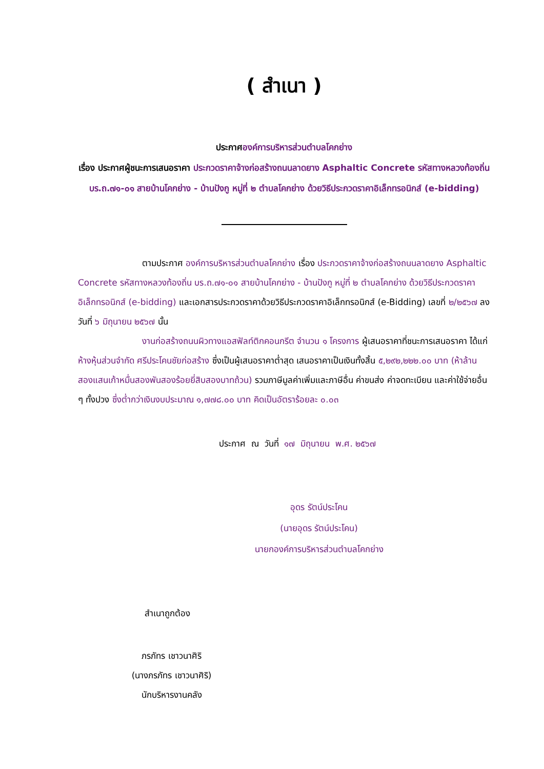( สำเนา )
ประกาศองค์การบริหารส่วนตำบลโคกย่าง
เรื่อง ประกาศผู้ชนะการเสนอราคา ประกวดราคาจ้างก่อสร้างถนนลาดยาง Asphaltic Concrete รหัสทางหลวงท้องถิ่น บร.ถ.๗๑-๐๑ สายบ้านโคกย่าง - บ้านปังกู หมู่ที่ ๒ ตำบลโคกย่าง ด้วยวิธีประกวดราคาอิเล็กทรอนิกส์ (e-bidding)
ตามประกาศ องค์การบริหารส่วนตำบลโคกย่าง เรื่อง ประกวดราคาจ้างก่อสร้างถนนลาดยาง Asphaltic Concrete รหัสทางหลวงท้องถิ่น บร.ถ.๗๑-๐๑ สายบ้านโคกย่าง - บ้านปังกู หมู่ที่ ๒ ตำบลโคกย่าง ด้วยวิธีประกวดราคาอิเล็กทรอนิกส์ (e-bidding) และเอกสารประกวดราคาด้วยวิธีประกวดราคาอิเล็กทรอนิกส์ (e-Bidding) เลขที่ ๒/๒๕๖๗ ลงวันที่ ๖ มิถุนายน ๒๕๖๗ นั้น
งานก่อสร้างถนนผิวทางแอสฟัลท์ติกคอนกรีต จำนวน ๑ โครงการ ผู้เสนอราคาที่ชนะการเสนอราคา ได้แก่ ห้างหุ้นส่วนจำกัด ศรีประโคนชัยก่อสร้าง ซึ่งเป็นผู้เสนอราคาต่ำสุด เสนอราคาเป็นเงินทั้งสิ้น ๕,๒๙๒,๒๒๒.๐๐ บาท (ห้าล้านสองแสนเก้าหมื่นสองพันสองร้อยยี่สิบสองบาทถ้วน) รวมภาษีมูลค่าเพิ่มและภาษีอื่น ค่าขนส่ง ค่าจดทะเบียน และค่าใช้จ่ายอื่น ๆ ทั้งปวง ซึ่งต่ำกว่าเงินงบประมาณ ๑,๗๗๘.๐๐ บาท คิดเป็นอัตราร้อยละ ๐.๐๓
ประกาศ ณ วันที่ ๑๗ มิถุนายน พ.ศ. ๒๕๖๗
อุดร รัตน์ประโคน
(นายอุดร รัตน์ประโคน)
นายกองค์การบริหารส่วนตำบลโคกย่าง
สำเนาถูกต้อง
ภรภัทร เชาวนาศิริ
(นางภรภัทร เชาวนาศิริ)
นักบริหารงานคลัง